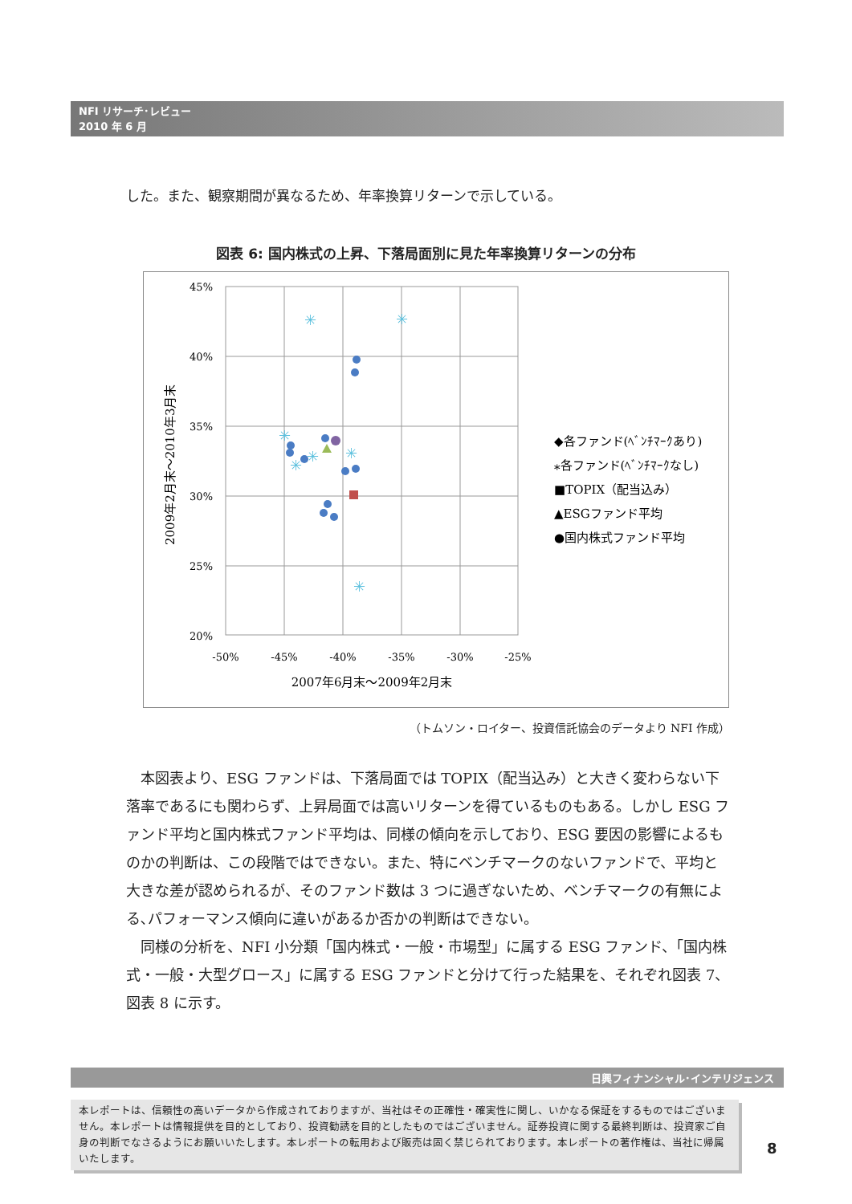NFI リサーチ･レビュー
2010 年 6 月
した。また、観察期間が異なるため、年率換算リターンで示している。
図表 6: 国内株式の上昇、下落局面別に見た年率換算リターンの分布
45%
40%
35%
30%
25%
20%
-50%
-45%
-40%
-35%
-30%
-25%
2007年6月末～2009年2月末
2009年2月末～2010年3月末
✳
✳
✳
✳
✳
✳
✳
◆各ファンド(ﾍﾞﾝﾁﾏｰｸあり)
⁎各ファンド(ﾍﾞﾝﾁﾏｰｸなし)
■TOPIX（配当込み）
▲ESGファンド平均
●国内株式ファンド平均
（トムソン・ロイター、投資信託協会のデータより NFI 作成）
本図表より、ESG ファンドは、下落局面では TOPIX（配当込み）と大きく変わらない下落率であるにも関わらず、上昇局面では高いリターンを得ているものもある。しかし ESG ファンド平均と国内株式ファンド平均は、同様の傾向を示しており、ESG 要因の影響によるものかの判断は、この段階ではできない。また、特にベンチマークのないファンドで、平均と大きな差が認められるが、そのファンド数は 3 つに過ぎないため、ベンチマークの有無による､パフォーマンス傾向に違いがあるか否かの判断はできない。
同様の分析を、NFI 小分類「国内株式・一般・市場型」に属する ESG ファンド、「国内株式・一般・大型グロース」に属する ESG ファンドと分けて行った結果を、それぞれ図表 7、図表 8 に示す。
日興フィナンシャル･インテリジェンス
本レポートは、信頼性の高いデータから作成されておりますが、当社はその正確性・確実性に関し、いかなる保証をするものではございません。本レポートは情報提供を目的としており、投資勧誘を目的としたものではございません。証券投資に関する最終判断は、投資家ご自身の判断でなさるようにお願いいたします。本レポートの転用および販売は固く禁じられております。本レポートの著作権は、当社に帰属いたします。
8